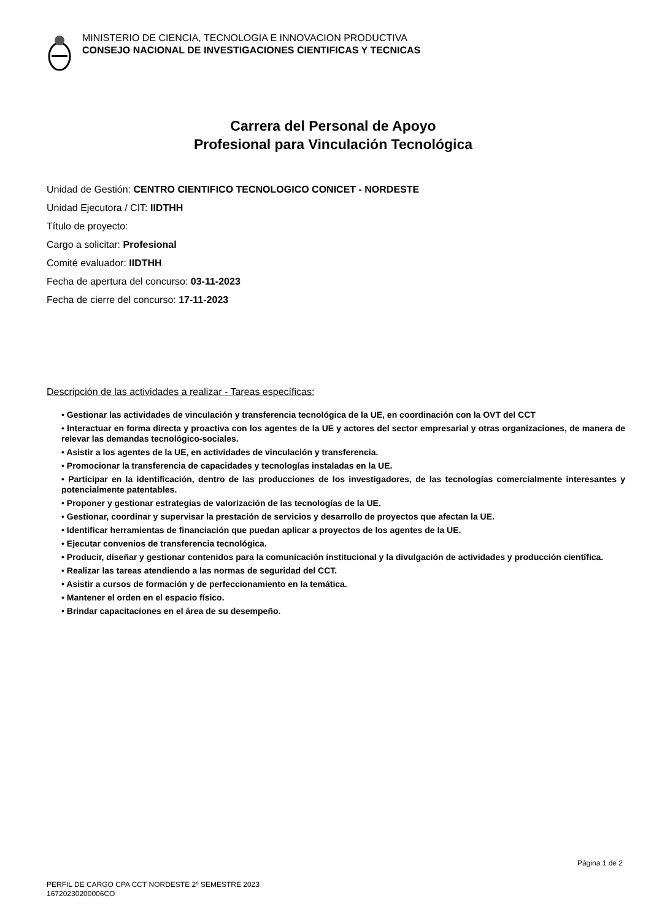MINISTERIO DE CIENCIA, TECNOLOGIA E INNOVACION PRODUCTIVA
CONSEJO NACIONAL DE INVESTIGACIONES CIENTIFICAS Y TECNICAS
Carrera del Personal de Apoyo
Profesional para Vinculación Tecnológica
Unidad de Gestión: CENTRO CIENTIFICO TECNOLOGICO CONICET - NORDESTE
Unidad Ejecutora / CIT: IIDTHH
Título de proyecto:
Cargo a solicitar: Profesional
Comité evaluador: IIDTHH
Fecha de apertura del concurso: 03-11-2023
Fecha de cierre del concurso: 17-11-2023
Descripción de las actividades a realizar - Tareas específicas:
• Gestionar las actividades de vinculación y transferencia tecnológica de la UE, en coordinación con la OVT del CCT
• Interactuar en forma directa y proactiva con los agentes de la UE y actores del sector empresarial y otras organizaciones, de manera de relevar las demandas tecnológico-sociales.
• Asistir a los agentes de la UE, en actividades de vinculación y transferencia.
• Promocionar la transferencia de capacidades y tecnologías instaladas en la UE.
• Participar en la identificación, dentro de las producciones de los investigadores, de las tecnologías comercialmente interesantes y potencialmente patentables.
• Proponer y gestionar estrategias de valorización de las tecnologías de la UE.
• Gestionar, coordinar y supervisar la prestación de servicios y desarrollo de proyectos que afectan la UE.
• Identificar herramientas de financiación que puedan aplicar a proyectos de los agentes de la UE.
• Ejecutar convenios de transferencia tecnológica.
• Producir, diseñar y gestionar contenidos para la comunicación institucional y la divulgación de actividades y producción científica.
• Realizar las tareas atendiendo a las normas de seguridad del CCT.
• Asistir a cursos de formación y de perfeccionamiento en la temática.
• Mantener el orden en el espacio físico.
• Brindar capacitaciones en el área de su desempeño.
Página 1 de 2
PERFIL DE CARGO CPA CCT NORDESTE 2º SEMESTRE 2023
16720230200006CO